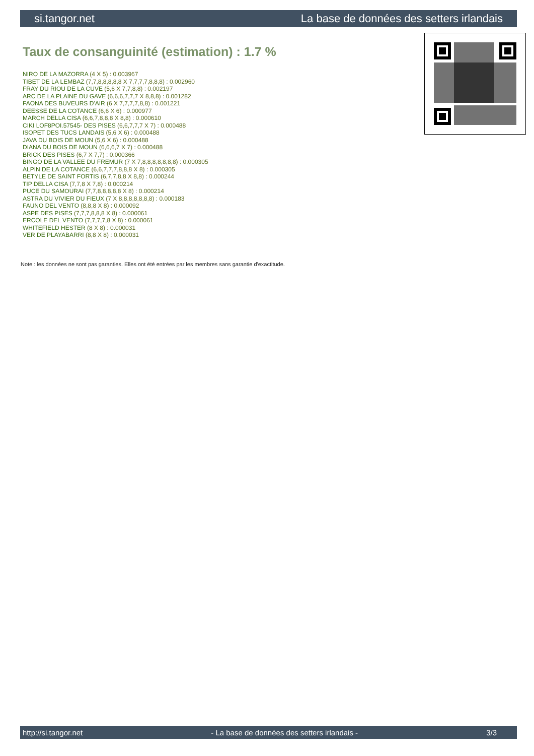si.tangor.net La base de données des setters irlandais
Taux de consanguinité (estimation) : 1.7 %
NIRO DE LA MAZORRA (4 X 5) : 0.003967
TIBET DE LA LEMBAZ (7,7,8,8,8,8,8 X 7,7,7,7,8,8,8) : 0.002960
FRAY DU RIOU DE LA CUVE (5,6 X 7,7,8,8) : 0.002197
ARC DE LA PLAINE DU GAVE (6,6,6,7,7,7 X 8,8,8) : 0.001282
FAONA DES BUVEURS D'AIR (6 X 7,7,7,7,8,8) : 0.001221
DEESSE DE LA COTANCE (6,6 X 6) : 0.000977
MARCH DELLA CISA (6,6,7,8,8,8 X 8,8) : 0.000610
CIKI LOF8POI.57545- DES PISES (6,6,7,7,7 X 7) : 0.000488
ISOPET DES TUCS LANDAIS (5,6 X 6) : 0.000488
JAVA DU BOIS DE MOUN (5,6 X 6) : 0.000488
DIANA DU BOIS DE MOUN (6,6,6,7 X 7) : 0.000488
BRICK DES PISES (6,7 X 7,7) : 0.000366
BINGO DE LA VALLEE DU FREMUR (7 X 7,8,8,8,8,8,8,8) : 0.000305
ALPIN DE LA COTANCE (6,6,7,7,7,8,8,8 X 8) : 0.000305
BETYLE DE SAINT FORTIS (6,7,7,8,8 X 8,8) : 0.000244
TIP DELLA CISA (7,7,8 X 7,8) : 0.000214
PUCE DU SAMOURAI (7,7,8,8,8,8,8 X 8) : 0.000214
ASTRA DU VIVIER DU FIEUX (7 X 8,8,8,8,8,8,8) : 0.000183
FAUNO DEL VENTO (8,8,8 X 8) : 0.000092
ASPE DES PISES (7,7,7,8,8,8 X 8) : 0.000061
ERCOLE DEL VENTO (7,7,7,7,8 X 8) : 0.000061
WHITEFIELD HESTER (8 X 8) : 0.000031
VER DE PLAYABARRI (8,8 X 8) : 0.000031
Note : les données ne sont pas garanties. Elles ont été entrées par les membres sans garantie d'exactitude.
http://si.tangor.net - La base de données des setters irlandais - 3/3